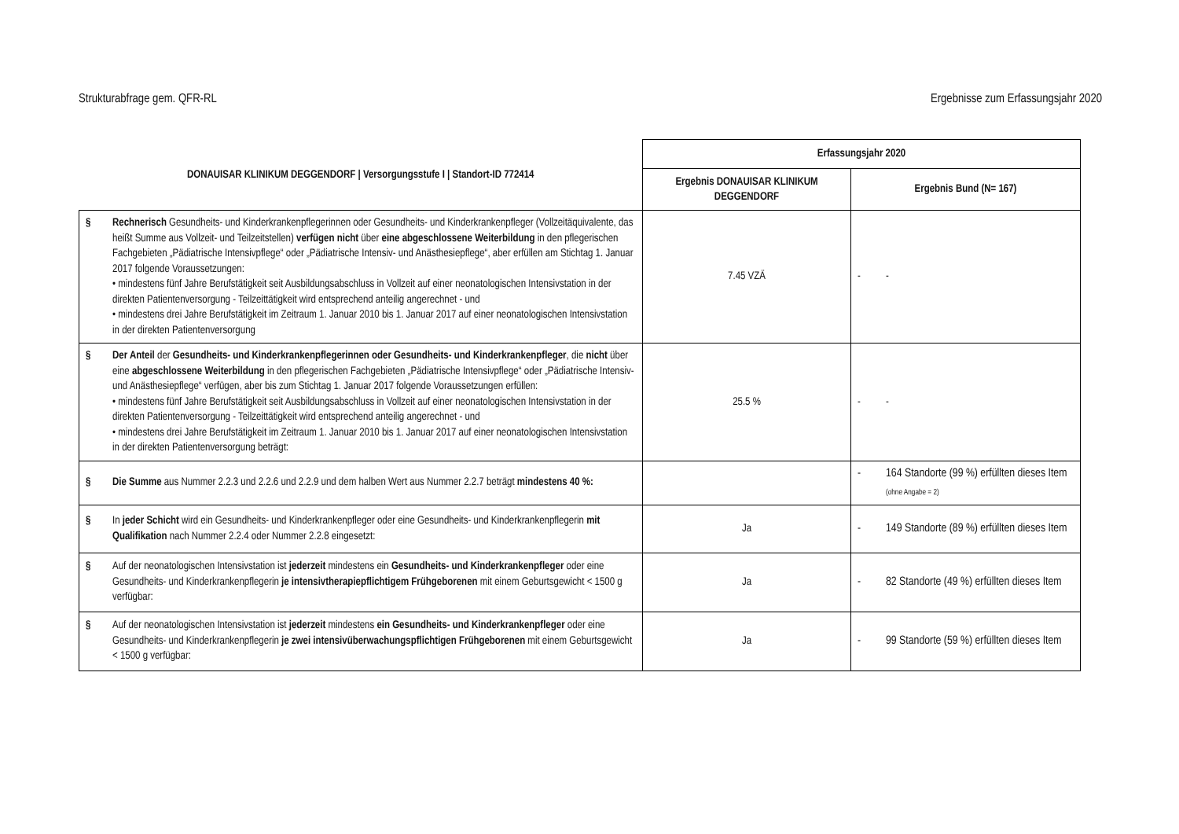Strukturabfrage gem. QFR-RL Ergebnisse zum Erfassungsjahr 2020
| DONAUISAR KLINIKUM DEGGENDORF / Versorgungsstufe I / Standort-ID 772414 | Erfassungsjahr 2020 | |
| --- | --- | --- |
| | Ergebnis DONAUISAR KLINIKUM DEGGENDORF | Ergebnis Bund (N= 167) |
| § Rechnerisch Gesundheits- und Kinderkrankenpflegerinnen oder Gesundheits- und Kinderkrankenpfleger (Vollzeitäquivalente, das heißt Summe aus Vollzeit- und Teilzeitstellen) verfügen nicht über eine abgeschlossene Weiterbildung in den pflegerischen Fachgebieten „Pädiatrische Intensivpflege“ oder „Pädiatrische Intensiv- und Anästhesiepflege“, aber erfüllen am Stichtag 1. Januar 2017 folgende Voraussetzungen: • mindestens fünf Jahre Berufstätigkeit seit Ausbildungsabschluss in Vollzeit auf einer neonatologischen Intensivstation in der direkten Patientenversorgung - Teilzeittätigkeit wird entsprechend anteilig angerechnet - und • mindestens drei Jahre Berufstätigkeit im Zeitraum 1. Januar 2010 bis 1. Januar 2017 auf einer neonatologischen Intensivstation in der direkten Patientenversorgung | 7.45 VZÄ | - - |
| § Der Anteil der Gesundheits- und Kinderkrankenpflegerinnen oder Gesundheits- und Kinderkrankenpfleger , die nicht über eine abgeschlossene Weiterbildung in den pflegerischen Fachgebieten „Pädiatrische Intensivpflege“ oder „Pädiatrische Intensiv- und Anästhesiepflege“ verfügen, aber bis zum Stichtag 1. Januar 2017 folgende Voraussetzungen erfüllen: • mindestens fünf Jahre Berufstätigkeit seit Ausbildungsabschluss in Vollzeit auf einer neonatologischen Intensivstation in der direkten Patientenversorgung - Teilzeittätigkeit wird entsprechend anteilig angerechnet - und • mindestens drei Jahre Berufstätigkeit im Zeitraum 1. Januar 2010 bis 1. Januar 2017 auf einer neonatologischen Intensivstation in der direkten Patientenversorgung beträgt: | 25.5 % | - - |
| § Die Summe aus Nummer 2.2.3 und 2.2.6 und 2.2.9 und dem halben Wert aus Nummer 2.2.7 beträgt mindestens 40 %: | | - 164 Standorte (99 %) erfüllten dieses Item (ohne Angabe = 2) |
| § In jeder Schicht wird ein Gesundheits- und Kinderkrankenpfleger oder eine Gesundheits- und Kinderkrankenpflegerin mit Qualifikation nach Nummer 2.2.4 oder Nummer 2.2.8 eingesetzt: | Ja | - 149 Standorte (89 %) erfüllten dieses Item |
| § Auf der neonatologischen Intensivstation ist jederzeit mindestens ein Gesundheits- und Kinderkrankenpfleger oder eine Gesundheits- und Kinderkrankenpflegerin je intensivtherapiepflichtigem Frühgeborenen mit einem Geburtsgewicht < 1500 g verfügbar: | Ja | - 82 Standorte (49 %) erfüllten dieses Item |
| § Auf der neonatologischen Intensivstation ist jederzeit mindestens ein Gesundheits- und Kinderkrankenpfleger oder eine Gesundheits- und Kinderkrankenpflegerin je zwei intensivüberwachungspflichtigen Frühgeborenen mit einem Geburtsgewicht < 1500 g verfügbar: | Ja | - 99 Standorte (59 %) erfüllten dieses Item |